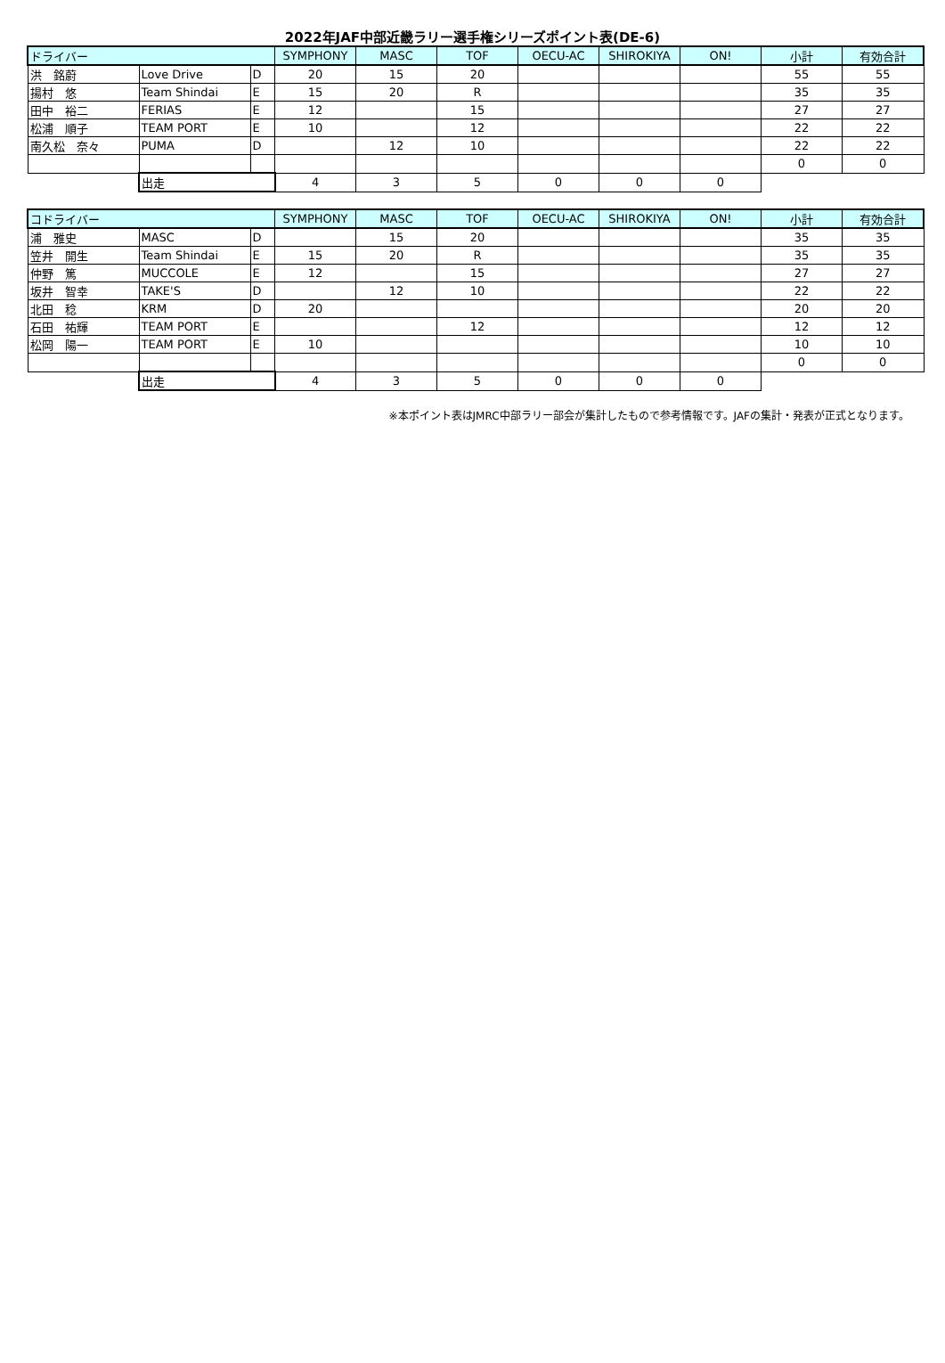2022年JAF中部近畿ラリー選手権シリーズポイント表(DE-6)
| ドライバー | | | SYMPHONY | MASC | TOF | OECU-AC | SHIROKIYA | ON! | 小計 | 有効合計 |
| --- | --- | --- | --- | --- | --- | --- | --- | --- | --- | --- |
| 洪 銘蔚 | Love Drive | D | 20 | 15 | 20 | | | | 55 | 55 |
| 揚村 悠 | Team Shindai | E | 15 | 20 | R | | | | 35 | 35 |
| 田中 裕二 | FERIAS | E | 12 | | 15 | | | | 27 | 27 |
| 松浦 順子 | TEAM PORT | E | 10 | | 12 | | | | 22 | 22 |
| 南久松 奈々 | PUMA | D | | 12 | 10 | | | | 22 | 22 |
| | | | | | | | | | 0 | 0 |
| | 出走 | | 4 | 3 | 5 | 0 | 0 | 0 | | |
| コドライバー | | | SYMPHONY | MASC | TOF | OECU-AC | SHIROKIYA | ON! | 小計 | 有効合計 |
| --- | --- | --- | --- | --- | --- | --- | --- | --- | --- | --- |
| 浦 雅史 | MASC | D | | 15 | 20 | | | | 35 | 35 |
| 笠井 開生 | Team Shindai | E | 15 | 20 | R | | | | 35 | 35 |
| 仲野 篤 | MUCCOLE | E | 12 | | 15 | | | | 27 | 27 |
| 坂井 智幸 | TAKE'S | D | | 12 | 10 | | | | 22 | 22 |
| 北田 稔 | KRM | D | 20 | | | | | | 20 | 20 |
| 石田 祐輝 | TEAM PORT | E | | | 12 | | | | 12 | 12 |
| 松岡 陽一 | TEAM PORT | E | 10 | | | | | | 10 | 10 |
| | | | | | | | | | 0 | 0 |
| | 出走 | | 4 | 3 | 5 | 0 | 0 | 0 | | |
※本ポイント表はJMRC中部ラリー部会が集計したもので参考情報です。JAFの集計・発表が正式となります。